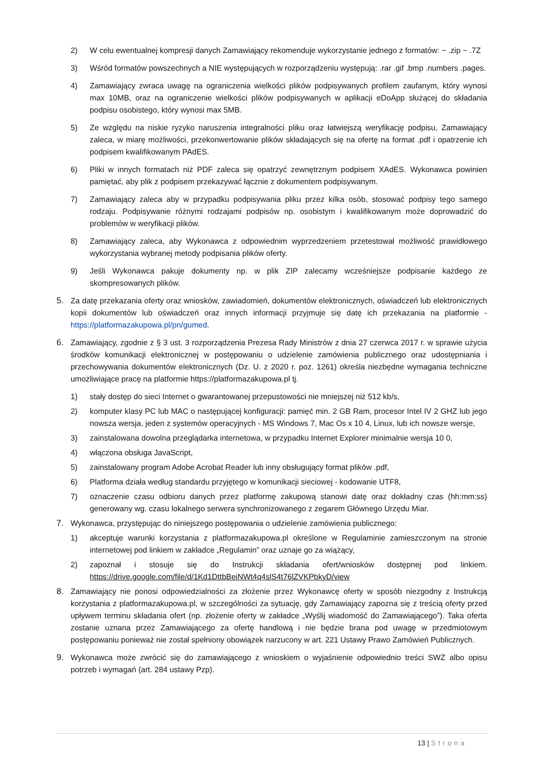2) W celu ewentualnej kompresji danych Zamawiający rekomenduje wykorzystanie jednego z formatów: − .zip − .7Z
3) Wśród formatów powszechnych a NIE występujących w rozporządzeniu występują: .rar .gif .bmp .numbers .pages.
4) Zamawiający zwraca uwagę na ograniczenia wielkości plików podpisywanych profilem zaufanym, który wynosi max 10MB, oraz na ograniczenie wielkości plików podpisywanych w aplikacji eDoApp służącej do składania podpisu osobistego, który wynosi max 5MB.
5) Ze względu na niskie ryzyko naruszenia integralności pliku oraz łatwiejszą weryfikację podpisu, Zamawiający zaleca, w miarę możliwości, przekonwertowanie plików składających się na ofertę na format .pdf i opatrzenie ich podpisem kwalifikowanym PAdES.
6) Pliki w innych formatach niż PDF zaleca się opatrzyć zewnętrznym podpisem XAdES. Wykonawca powinien pamiętać, aby plik z podpisem przekazywać łącznie z dokumentem podpisywanym.
7) Zamawiający zaleca aby w przypadku podpisywania pliku przez kilka osób, stosować podpisy tego samego rodzaju. Podpisywanie różnymi rodzajami podpisów np. osobistym i kwalifikowanym może doprowadzić do problemów w weryfikacji plików.
8) Zamawiający zaleca, aby Wykonawca z odpowiednim wyprzedzeniem przetestował możliwość prawidłowego wykorzystania wybranej metody podpisania plików oferty.
9) Jeśli Wykonawca pakuje dokumenty np. w plik ZIP zalecamy wcześniejsze podpisanie każdego ze skompresowanych plików.
5. Za datę przekazania oferty oraz wniosków, zawiadomień, dokumentów elektronicznych, oświadczeń lub elektronicznych kopii dokumentów lub oświadczeń oraz innych informacji przyjmuje się datę ich przekazania na platformie - https://platformazakupowa.pl/pn/gumed.
6. Zamawiający, zgodnie z § 3 ust. 3 rozporządzenia Prezesa Rady Ministrów z dnia 27 czerwca 2017 r. w sprawie użycia środków komunikacji elektronicznej w postępowaniu o udzielenie zamówienia publicznego oraz udostępniania i przechowywania dokumentów elektronicznych (Dz. U. z 2020 r. poz. 1261) określa niezbędne wymagania techniczne umożliwiające pracę na platformie https://platformazakupowa.pl tj.
1) stały dostęp do sieci Internet o gwarantowanej przepustowości nie mniejszej niż 512 kb/s,
2) komputer klasy PC lub MAC o następującej konfiguracji: pamięć min. 2 GB Ram, procesor Intel IV 2 GHZ lub jego nowsza wersja, jeden z systemów operacyjnych - MS Windows 7, Mac Os x 10 4, Linux, lub ich nowsze wersje,
3) zainstalowana dowolna przeglądarka internetowa, w przypadku Internet Explorer minimalnie wersja 10 0,
4) włączona obsługa JavaScript,
5) zainstalowany program Adobe Acrobat Reader lub inny obsługujący format plików .pdf,
6) Platforma działa według standardu przyjętego w komunikacji sieciowej - kodowanie UTF8,
7) oznaczenie czasu odbioru danych przez platformę zakupową stanowi datę oraz dokładny czas (hh:mm:ss) generowany wg. czasu lokalnego serwera synchronizowanego z zegarem Głównego Urzędu Miar.
7. Wykonawca, przystępując do niniejszego postępowania o udzielenie zamówienia publicznego:
1) akceptuje warunki korzystania z platformazakupowa.pl określone w Regulaminie zamieszczonym na stronie internetowej pod linkiem w zakładce „Regulamin” oraz uznaje go za wiążący,
2) zapoznał i stosuje się do Instrukcji składania ofert/wniosków dostępnej pod linkiem. https://drive.google.com/file/d/1Kd1DttbBeiNWt4q4slS4t76lZVKPbkyD/view
8. Zamawiający nie ponosi odpowiedzialności za złożenie przez Wykonawcę oferty w sposób niezgodny z Instrukcją korzystania z platformazakupowa.pl, w szczególności za sytuację, gdy Zamawiający zapozna się z treścią oferty przed upływem terminu składania ofert (np. złożenie oferty w zakładce „Wyślij wiadomość do Zamawiającego”). Taka oferta zostanie uznana przez Zamawiającego za ofertę handlową i nie będzie brana pod uwagę w przedmiotowym postępowaniu ponieważ nie został spełniony obowiązek narzucony w art. 221 Ustawy Prawo Zamówień Publicznych.
9. Wykonawca może zwrócić się do zamawiającego z wnioskiem o wyjaśnienie odpowiednio treści SWZ albo opisu potrzeb i wymagań (art. 284 ustawy Pzp).
13 | Strona